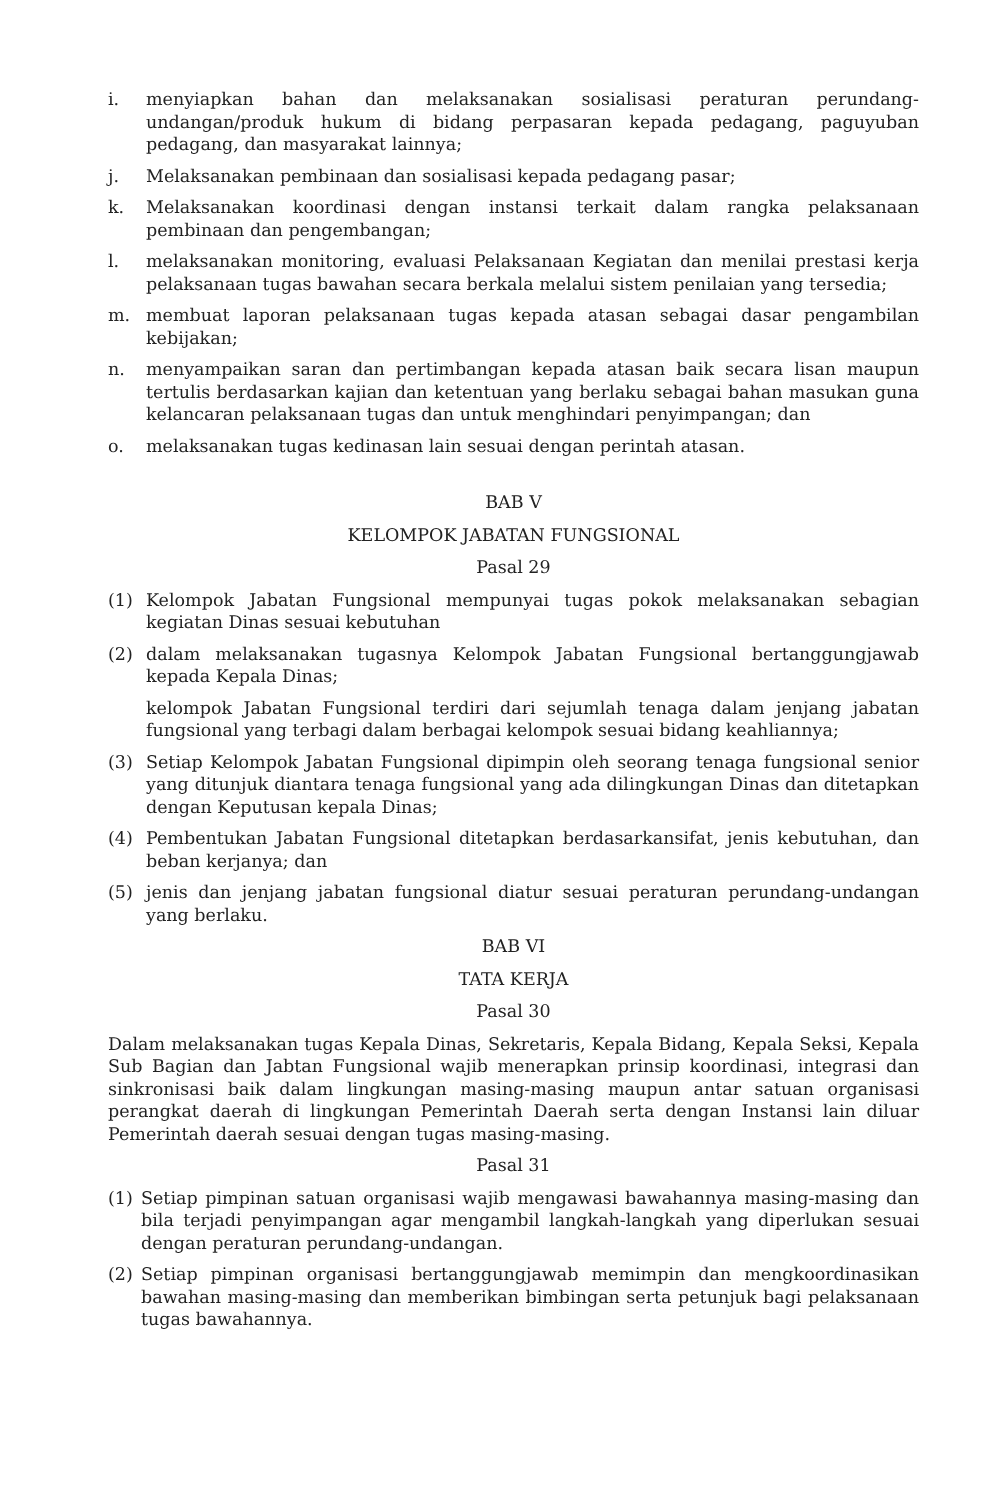i. menyiapkan bahan dan melaksanakan sosialisasi peraturan perundang-undangan/produk hukum di bidang perpasaran kepada pedagang, paguyuban pedagang, dan masyarakat lainnya;
j. Melaksanakan pembinaan dan sosialisasi kepada pedagang pasar;
k. Melaksanakan koordinasi dengan instansi terkait dalam rangka pelaksanaan pembinaan dan pengembangan;
l. melaksanakan monitoring, evaluasi Pelaksanaan Kegiatan dan menilai prestasi kerja pelaksanaan tugas bawahan secara berkala melalui sistem penilaian yang tersedia;
m. membuat laporan pelaksanaan tugas kepada atasan sebagai dasar pengambilan kebijakan;
n. menyampaikan saran dan pertimbangan kepada atasan baik secara lisan maupun tertulis berdasarkan kajian dan ketentuan yang berlaku sebagai bahan masukan guna kelancaran pelaksanaan tugas dan untuk menghindari penyimpangan; dan
o. melaksanakan tugas kedinasan lain sesuai dengan perintah atasan.
BAB V
KELOMPOK JABATAN FUNGSIONAL
Pasal 29
(1) Kelompok Jabatan Fungsional mempunyai tugas pokok melaksanakan sebagian kegiatan Dinas sesuai kebutuhan
(2) dalam melaksanakan tugasnya Kelompok Jabatan Fungsional bertanggungjawab kepada Kepala Dinas;
kelompok Jabatan Fungsional terdiri dari sejumlah tenaga dalam jenjang jabatan fungsional yang terbagi dalam berbagai kelompok sesuai bidang keahliannya;
(3) Setiap Kelompok Jabatan Fungsional dipimpin oleh seorang tenaga fungsional senior yang ditunjuk diantara tenaga fungsional yang ada dilingkungan Dinas dan ditetapkan dengan Keputusan kepala Dinas;
(4) Pembentukan Jabatan Fungsional ditetapkan berdasarkansifat, jenis kebutuhan, dan beban kerjanya; dan
(5) jenis dan jenjang jabatan fungsional diatur sesuai peraturan perundang-undangan yang berlaku.
BAB VI
TATA KERJA
Pasal 30
Dalam melaksanakan tugas Kepala Dinas, Sekretaris, Kepala Bidang, Kepala Seksi, Kepala Sub Bagian dan Jabtan Fungsional wajib menerapkan prinsip koordinasi, integrasi dan sinkronisasi baik dalam lingkungan masing-masing maupun antar satuan organisasi perangkat daerah di lingkungan Pemerintah Daerah serta dengan Instansi lain diluar Pemerintah daerah sesuai dengan tugas masing-masing.
Pasal 31
(1) Setiap pimpinan satuan organisasi wajib mengawasi bawahannya masing-masing dan bila terjadi penyimpangan agar mengambil langkah-langkah yang diperlukan sesuai dengan peraturan perundang-undangan.
(2) Setiap pimpinan organisasi bertanggungjawab memimpin dan mengkoordinasikan bawahan masing-masing dan memberikan bimbingan serta petunjuk bagi pelaksanaan tugas bawahannya.